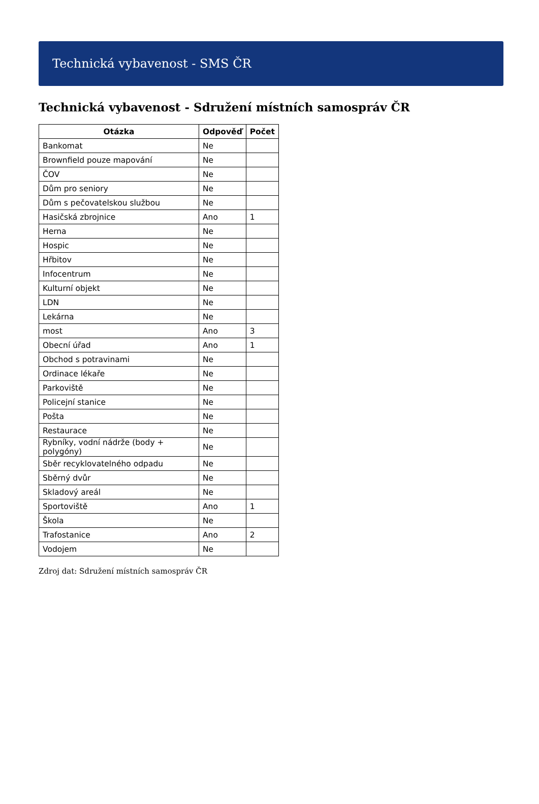Technická vybavenost - SMS ČR
Technická vybavenost - Sdružení místních samospráv ČR
| Otázka | Odpověď | Počet |
| --- | --- | --- |
| Bankomat | Ne | |
| Brownfield pouze mapování | Ne | |
| ČOV | Ne | |
| Dům pro seniory | Ne | |
| Dům s pečovatelskou službou | Ne | |
| Hasičská zbrojnice | Ano | 1 |
| Herna | Ne | |
| Hospic | Ne | |
| Hřbitov | Ne | |
| Infocentrum | Ne | |
| Kulturní objekt | Ne | |
| LDN | Ne | |
| Lekárna | Ne | |
| most | Ano | 3 |
| Obecní úřad | Ano | 1 |
| Obchod s potravinami | Ne | |
| Ordinace lékaře | Ne | |
| Parkoviště | Ne | |
| Policejní stanice | Ne | |
| Pošta | Ne | |
| Restaurace | Ne | |
| Rybníky, vodní nádrže (body + polygóny) | Ne | |
| Sběr recyklovatelného odpadu | Ne | |
| Sběrný dvůr | Ne | |
| Skladový areál | Ne | |
| Sportoviště | Ano | 1 |
| Škola | Ne | |
| Trafostanice | Ano | 2 |
| Vodojem | Ne | |
Zdroj dat: Sdružení místních samospráv ČR